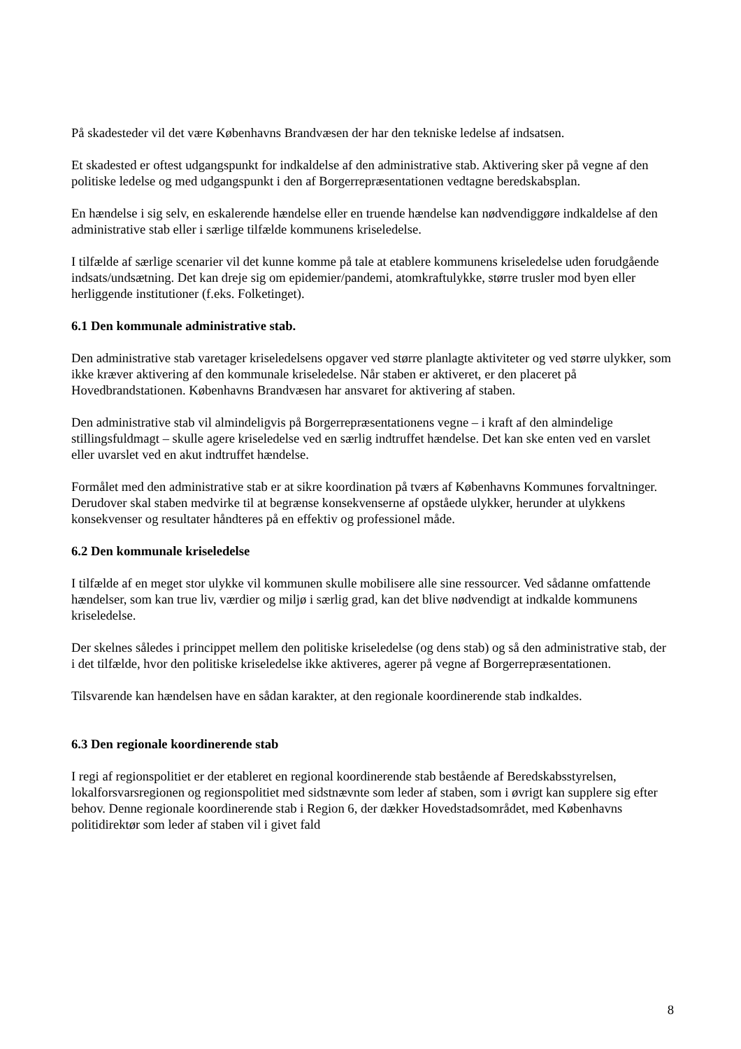På skadesteder vil det være Københavns Brandvæsen der har den tekniske ledelse af indsatsen.
Et skadested er oftest udgangspunkt for indkaldelse af den administrative stab. Aktivering sker på vegne af den politiske ledelse og med udgangspunkt i den af Borgerrepræsentationen vedtagne beredskabsplan.
En hændelse i sig selv, en eskalerende hændelse eller en truende hændelse kan nødvendiggøre indkaldelse af den administrative stab eller i særlige tilfælde kommunens kriseledelse.
I tilfælde af særlige scenarier vil det kunne komme på tale at etablere kommunens kriseledelse uden forudgående indsats/undsætning. Det kan dreje sig om epidemier/pandemi, atomkraftulykke, større trusler mod byen eller herliggende institutioner (f.eks. Folketinget).
6.1 Den kommunale administrative stab.
Den administrative stab varetager kriseledelsens opgaver ved større planlagte aktiviteter og ved større ulykker, som ikke kræver aktivering af den kommunale kriseledelse. Når staben er aktiveret, er den placeret på Hovedbrandstationen. Københavns Brandvæsen har ansvaret for aktivering af staben.
Den administrative stab vil almindeligvis på Borgerrepræsentationens vegne – i kraft af den almindelige stillingsfuldmagt – skulle agere kriseledelse ved en særlig indtruffet hændelse. Det kan ske enten ved en varslet eller uvarslet ved en akut indtruffet hændelse.
Formålet med den administrative stab er at sikre koordination på tværs af Københavns Kommunes forvaltninger. Derudover skal staben medvirke til at begrænse konsekvenserne af opståede ulykker, herunder at ulykkens konsekvenser og resultater håndteres på en effektiv og professionel måde.
6.2 Den kommunale kriseledelse
I tilfælde af en meget stor ulykke vil kommunen skulle mobilisere alle sine ressourcer. Ved sådanne omfattende hændelser, som kan true liv, værdier og miljø i særlig grad, kan det blive nødvendigt at indkalde kommunens kriseledelse.
Der skelnes således i princippet mellem den politiske kriseledelse (og dens stab) og så den administrative stab, der i det tilfælde, hvor den politiske kriseledelse ikke aktiveres, agerer på vegne af Borgerrepræsentationen.
Tilsvarende kan hændelsen have en sådan karakter, at den regionale koordinerende stab indkaldes.
6.3 Den regionale koordinerende stab
I regi af regionspolitiet er der etableret en regional koordinerende stab bestående af Beredskabsstyrelsen, lokalforsvarsregionen og regionspolitiet med sidstnævnte som leder af staben, som i øvrigt kan supplere sig efter behov. Denne regionale koordinerende stab i Region 6, der dækker Hovedstadsområdet, med Københavns politidirektør som leder af staben vil i givet fald
8